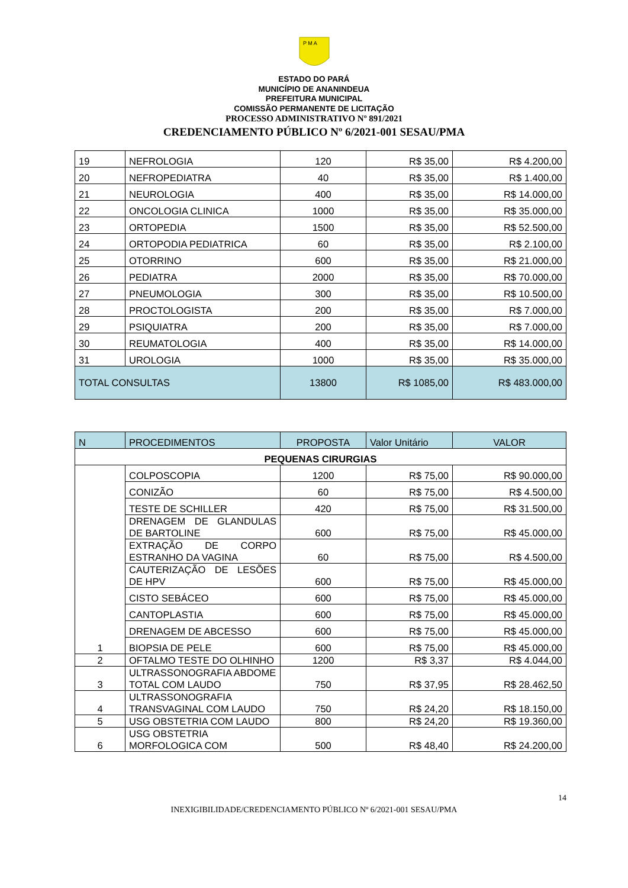P M A
ESTADO DO PARÁ
MUNICÍPIO DE ANANINDEUA
PREFEITURA MUNICIPAL
COMISSÃO PERMANENTE DE LICITAÇÃO
PROCESSO ADMINISTRATIVO Nº 891/2021
CREDENCIAMENTO PÚBLICO Nº 6/2021-001 SESAU/PMA
| 19 | NEFROLOGIA | 120 | R$ 35,00 | R$ 4.200,00 |
| 20 | NEFROPEDIATRA | 40 | R$ 35,00 | R$ 1.400,00 |
| 21 | NEUROLOGIA | 400 | R$ 35,00 | R$ 14.000,00 |
| 22 | ONCOLOGIA CLINICA | 1000 | R$ 35,00 | R$ 35.000,00 |
| 23 | ORTOPEDIA | 1500 | R$ 35,00 | R$ 52.500,00 |
| 24 | ORTOPODIA PEDIATRICA | 60 | R$ 35,00 | R$ 2.100,00 |
| 25 | OTORRINO | 600 | R$ 35,00 | R$ 21.000,00 |
| 26 | PEDIATRA | 2000 | R$ 35,00 | R$ 70.000,00 |
| 27 | PNEUMOLOGIA | 300 | R$ 35,00 | R$ 10.500,00 |
| 28 | PROCTOLOGISTA | 200 | R$ 35,00 | R$ 7.000,00 |
| 29 | PSIQUIATRA | 200 | R$ 35,00 | R$ 7.000,00 |
| 30 | REUMATOLOGIA | 400 | R$ 35,00 | R$ 14.000,00 |
| 31 | UROLOGIA | 1000 | R$ 35,00 | R$ 35.000,00 |
| TOTAL CONSULTAS | | 13800 | R$ 1085,00 | R$ 483.000,00 |
| N | PROCEDIMENTOS | PROPOSTA | Valor Unitário | VALOR |
| PEQUENAS CIRURGIAS | | | | |
| 1 | COLPOSCOPIA | 1200 | R$ 75,00 | R$ 90.000,00 |
| | CONIZÃO | 60 | R$ 75,00 | R$ 4.500,00 |
| | TESTE DE SCHILLER | 420 | R$ 75,00 | R$ 31.500,00 |
| | DRENAGEM DE GLANDULAS DE BARTOLINE | 600 | R$ 75,00 | R$ 45.000,00 |
| | EXTRAÇÃO DE CORPO ESTRANHO DA VAGINA | 60 | R$ 75,00 | R$ 4.500,00 |
| | CAUTERIZAÇÃO DE LESÕES DE HPV | 600 | R$ 75,00 | R$ 45.000,00 |
| | CISTO SEBÁCEO | 600 | R$ 75,00 | R$ 45.000,00 |
| | CANTOPLASTIA | 600 | R$ 75,00 | R$ 45.000,00 |
| | DRENAGEM DE ABCESSO | 600 | R$ 75,00 | R$ 45.000,00 |
| | BIOPSIA DE PELE | 600 | R$ 75,00 | R$ 45.000,00 |
| 2 | OFTALMO TESTE DO OLHINHO | 1200 | R$ 3,37 | R$ 4.044,00 |
| 3 | ULTRASSONOGRAFIA ABDOME TOTAL COM LAUDO | 750 | R$ 37,95 | R$ 28.462,50 |
| 4 | ULTRASSONOGRAFIA TRANSVAGINAL COM LAUDO | 750 | R$ 24,20 | R$ 18.150,00 |
| 5 | USG OBSTETRIA COM LAUDO | 800 | R$ 24,20 | R$ 19.360,00 |
| 6 | USG OBSTETRIA MORFOLOGICA COM | 500 | R$ 48,40 | R$ 24.200,00 |
14
INEXIGIBILIDADE/CREDENCIAMENTO PÚBLICO Nº 6/2021-001 SESAU/PMA